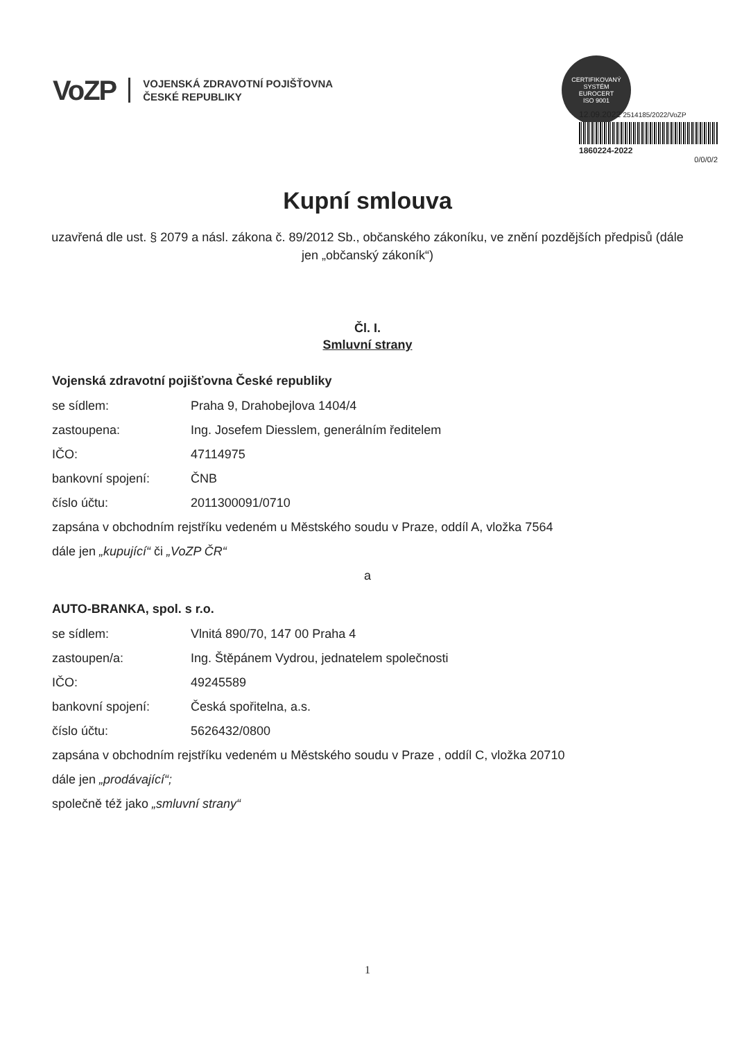VoZP
VOJENSKÁ ZDRAVOTNÍ POJIŠŤOVNA
ČESKÉ REPUBLIKY
CERTIFIKOVANÝ SYSTÉM
EUROCERT
ISO 9001
12.09.2022 2514185/2022/VoZP
1860224-2022
0/0/0/2
Kupní smlouva
uzavřená dle ust. § 2079 a násl. zákona č. 89/2012 Sb., občanského zákoníku, ve znění pozdějších předpisů (dále jen „občanský zákoník“)
Čl. I.
Smluvní strany
Vojenská zdravotní pojišťovna České republiky
se sídlem: Praha 9, Drahobejlova 1404/4
zastoupena: Ing. Josefem Diesslem, generálním ředitelem
IČO: 47114975
bankovní spojení: ČNB
číslo účtu: 2011300091/0710
zapsána v obchodním rejstříku vedeném u Městského soudu v Praze, oddíl A, vložka 7564
dále jen „kupující“ či „VoZP ČR“
a
AUTO-BRANKA, spol. s r.o.
se sídlem: Vlnitá 890/70, 147 00 Praha 4
zastoupen/a: Ing. Štěpánem Vydrou, jednatelem společnosti
IČO: 49245589
bankovní spojení: Česká spořitelna, a.s.
číslo účtu: 5626432/0800
zapsána v obchodním rejstříku vedeném u Městského soudu v Praze , oddíl C, vložka 20710
dále jen „prodávající“;
společně též jako „smluvní strany“
1